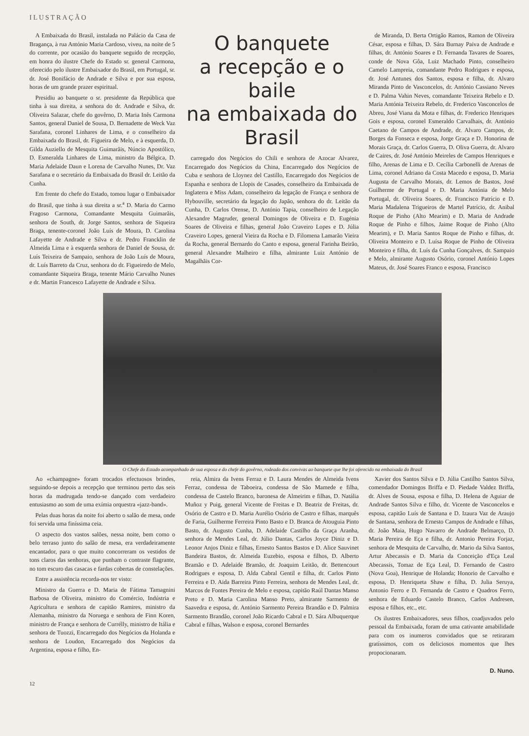ILUSTRAÇÃO
A Embaixada do Brasil, instalada no Palácio da Casa de Bragança, à rua António Maria Cardoso, viveu, na noite de 5 do corrente, por ocasião do banquete seguido de recepção, em honra do ilustre Chefe do Estado sr. general Carmona, oferecido pelo ilustre Embaixador do Brasil, em Portugal, sr. dr. José Bonifácio de Andrade e Silva e por sua esposa, horas de um grande prazer espiritual.
Presidiu ao banquete o sr. presidente da República que tinha à sua direita, a senhora do dr. Andrade e Silva, dr. Oliveira Salazar, chefe do govêrno, D. Maria Inês Carmona Santos, general Daniel de Sousa, D. Bernadette de Weck Vaz Sarafana, coronel Linhares de Lima, e o conselheiro da Embaixada do Brasil, dr. Figueira de Melo, e à esquerda, D. Gilda Auziello de Mesquita Guimarãis, Núncio Apostólico, D. Esmeralda Linhares de Lima, ministro da Bélgica, D. Maria Adelaide Daun e Lorena de Carvalho Nunes, Dr. Vaz Sarafana e o secretário da Embaixada do Brasil dr. Leitão da Cunha.
Em frente do chefe do Estado, tomou lugar o Embaixador do Brasil, que tinha à sua direita a sr.<sup>a</sup> D. Maria do Carmo Fragoso Carmona, Comandante Mesquita Guimarãis, senhora de South, dr. Jorge Santos, senhora de Siqueira Braga, tenente-coronel João Luís de Moura, D. Carolina Lafayette de Andrade e Silva e dr. Pedro Francklin de Almeida Lima e à esquerda senhora de Daniel de Sousa, dr. Luís Teixeira de Sampaio, senhora de João Luís de Moura, dr. Luís Barreto da Cruz, senhora do dr. Figueiredo de Melo, comandante Siqueira Braga, tenente Mário Carvalho Nunes e dr. Martin Francesco Lafayette de Andrade e Silva.
O banquete
a recepção e o baile
na embaixada do Brasil
carregado dos Negócios do Chili e senhora de Azocar Alvarez, Encarregado dos Negócios da China, Encarregado dos Negócios de Cuba e senhora de Lloynez del Castillo, Encarregado dos Negócios de Espanha e senhora de Llopis de Casades, conselheiro da Embaixada de Inglaterra e Miss Adam, conselheiro da legação de França e senhora de Hybouville, secretário da legação do Japão, senhora do dr. Leitão da Cunha, D. Carlos Orense, D. António Tapia, conselheiro de Legação Alexandre Magruder, general Domingos de Oliveira e D. Eugénia Soares de Oliveira e filhas, general João Craveiro Lopes e D. Júlia Craveiro Lopes, general Vieira da Rocha e D. Filomena Lamarão Vieira da Rocha, general Bernardo do Canto e esposa, general Farinha Beirão, general Alexandre Malheiro e filha, almirante Luiz António de Magalhãis Cor-
de Miranda, D. Berta Ortigão Ramos, Ramon de Oliveira César, esposa e filhas, D. Sára Burnay Paiva de Andrade e filhas, dr. António Soares e D. Fernanda Tavares de Soares, conde de Nova Gôa, Luiz Machado Pinto, conselheiro Camelo Lampreia, comandante Pedro Rodrigues e esposa, dr. José Antunes dos Santos, esposa e filha, dr. Alvaro Miranda Pinto de Vasconcelos, dr. António Cassiano Neves e D. Palma Vahin Neves, comandante Teixeira Rebelo e D. Maria Antónia Teixeira Rebelo, dr. Frederico Vasconcelos de Abreu, José Viana da Mota e filhas, dr. Frederico Henriques Gois e esposa, coronel Esmeraldo Carvalhais, dr. António Caetano de Campos de Andrade, dr. Alvaro Campos, dr. Borges da Fonseca e esposa, Jorge Graça e D. Honorina de Morais Graça, dr. Carlos Guerra, D. Oliva Guerra, dr. Alvaro de Caires, dr. José António Meireles de Campos Henriques e filho, Arenas de Lima e D. Cecília Carbonelli de Arenas de Lima, coronel Adriano da Costa Macedo e esposa, D. Maria Augusta de Carvalho Morais, dr. Lemos de Bastos, José Guilherme de Portugal e D. Maria Antónia de Melo Portugal, dr. Oliveira Soares, dr. Francisco Patrício e D. Maria Madalena Trigueiros de Martel Patrício, dr. Anibal Roque de Pinho (Alto Mearim) e D. Maria de Andrade Roque de Pinho e filhos, Jaime Roque de Pinho (Alto Mearim), e D. Maria Santos Roque de Pinho e filhas, dr. Oliveira Monteiro e D. Luísa Roque de Pinho de Oliveira Monteiro e filha, dr. Luís da Cunha Gonçalves, dr. Sampaio e Melo, almirante Augusto Osório, coronel António Lopes Mateus, dr. José Soares Franco e esposa, Francisco
O Chefe do Estado acompanhado de sua esposa e do chefe do govêrno, rodeado dos convivas ao banquete que lhe foi oferecido na embaixada do Brasil
Ao «champagne» foram trocados efectuosos brindes, seguindo-se depois a recepção que terminou perto das seis horas da madrugada tendo-se dançado com verdadeiro entusiasmo ao som de uma exímia orquestra «jazz-band».
Pelas duas horas da noite foi aberto o salão de mesa, onde foi servida uma finíssima ceia.
O aspecto dos vastos salões, nessa noite, bem como o belo terraso junto do salão de mesa, era verdadeiramente encantador, para o que muito concorreram os vestidos de tons claros das senhoras, que punham o contraste flagrante, no tom escuro das casacas e fardas cobertas de constelações.
Entre a assistência recorda-nos ter visto:
Ministro da Guerra e D. Maria de Fátima Tamagnini Barbosa de Oliveira, ministro do Comércio, Indústria e Agricultura e senhora de capitão Ramires, ministro da Alemanha, ministro da Noruega e senhora de Finn Koren, ministro de França e senhora de Currélly, ministro de Itália e senhora de Tuozzi, Encarregado dos Negócios da Holanda e senhora de Loudon, Encarregado dos Negócios da Argentina, esposa e filho, En-
reia, Almira da Ivens Ferraz e D. Laura Mendes de Almeida Ivens Ferraz, condessa de Taboeira, condessa de São Mamede e filha, condessa de Castelo Branco, baronesa de Almeirim e filhas, D. Natália Muñoz y Puig, general Vicente de Freitas e D. Beatriz de Freitas, dr. Osório de Castro e D. Maria Aurélio Osório de Castro e filhas, marquês de Faria, Guilherme Ferreira Pinto Basto e D. Branca de Atouguia Pinto Basto, dr. Augusto Cunha, D. Adelaide Castilho da Graça Aranha, senhora de Mendes Leal, dr. Júlio Dantas, Carlos Joyce Diniz e D. Leonor Anjos Diniz e filhas, Ernesto Santos Bastos e D. Alice Sauvinet Bandeira Bastos, dr. Almeida Euzebio, esposa e filhos, D. Alberto Bramão e D. Adelaide Bramão, dr. Joaquim Leitão, dr. Bettencourt Rodrigues e esposa, D. Alda Cabral Gentil e filha, dr. Carlos Pinto Ferreira e D. Aida Barreira Pinto Ferreira, senhora de Mendes Leal, dr. Marcos de Fontes Pereira de Melo e esposa, capitão Raúl Dantas Manso Preto e D. Maria Carolina Manso Preto, almirante Sarmento de Saavedra e esposa, dr. António Sarmento Pereira Brandão e D. Palmira Sarmento Brandão, coronel João Ricardo Cabral e D. Sára Albuquerque Cabral e filhas, Walson e esposa, coronel Bernardes
Xavier dos Santos Silva e D. Júlia Castilho Santos Silva, comendador Domingos Briffa e D. Piedade Valdez Briffa, dr. Alves de Sousa, esposa e filha, D. Helena de Aguiar de Andrade Santos Silva e filho, dr. Vicente de Vasconcelos e esposa, capitão Luís de Santana e D. Izaura Vaz de Araujo de Santana, senhora de Ernesto Campos de Andrade e filhas, dr. João Maia, Hugo Navarro de Andrade Belmarço, D. Maria Pereira de Eça e filha, dr. Antonio Pereira Forjaz, senhora de Mesquita de Carvalho, dr. Mario da Silva Santos, Artur Abecassis e D. Maria da Conceição d'Eça Leal Abecassis, Tomaz de Eça Leal, D. Fernando de Castro (Nova Goa), Henrique de Holanda; Honorio de Carvalho e esposa, D. Henriqueta Shaw e filha, D. Julia Seruya, Antonio Ferro e D. Fernanda de Castro e Quadros Ferro, senhora de Eduardo Castelo Branco, Carlos Andresen, esposa e filhos, etc., etc.
Os ilustres Embaixadores, seus filhos, coadjuvados pelo pessoal da Embaixada, foram de uma cativante amabilidade para com os inumeros convidados que se retiraram gratíssimos, com os deliciosos momentos que lhes propocionaram.
D. Nuno.
12